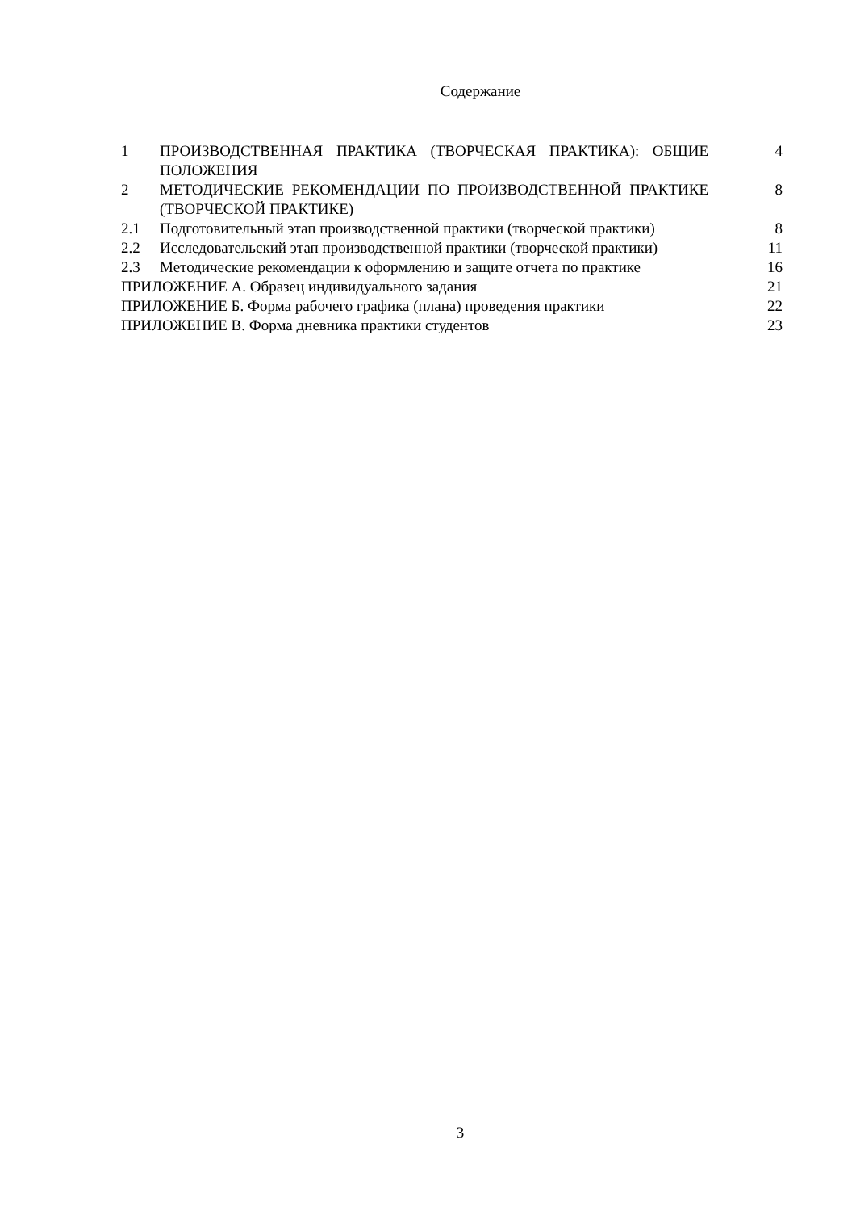Содержание
| 1 | ПРОИЗВОДСТВЕННАЯ ПРАКТИКА (ТВОРЧЕСКАЯ ПРАКТИКА): ОБЩИЕ ПОЛОЖЕНИЯ | 4 |
| 2 | МЕТОДИЧЕСКИЕ РЕКОМЕНДАЦИИ ПО ПРОИЗВОДСТВЕННОЙ ПРАКТИКЕ (ТВОРЧЕСКОЙ ПРАКТИКЕ) | 8 |
| 2.1 | Подготовительный этап производственной практики (творческой практики) | 8 |
| 2.2 | Исследовательский этап производственной практики (творческой практики) | 11 |
| 2.3 | Методические рекомендации к оформлению и защите отчета по практике | 16 |
| ПРИЛОЖЕНИЕ А. Образец индивидуального задания | | 21 |
| ПРИЛОЖЕНИЕ Б. Форма рабочего графика (плана) проведения практики | | 22 |
| ПРИЛОЖЕНИЕ В. Форма дневника практики студентов | | 23 |
3